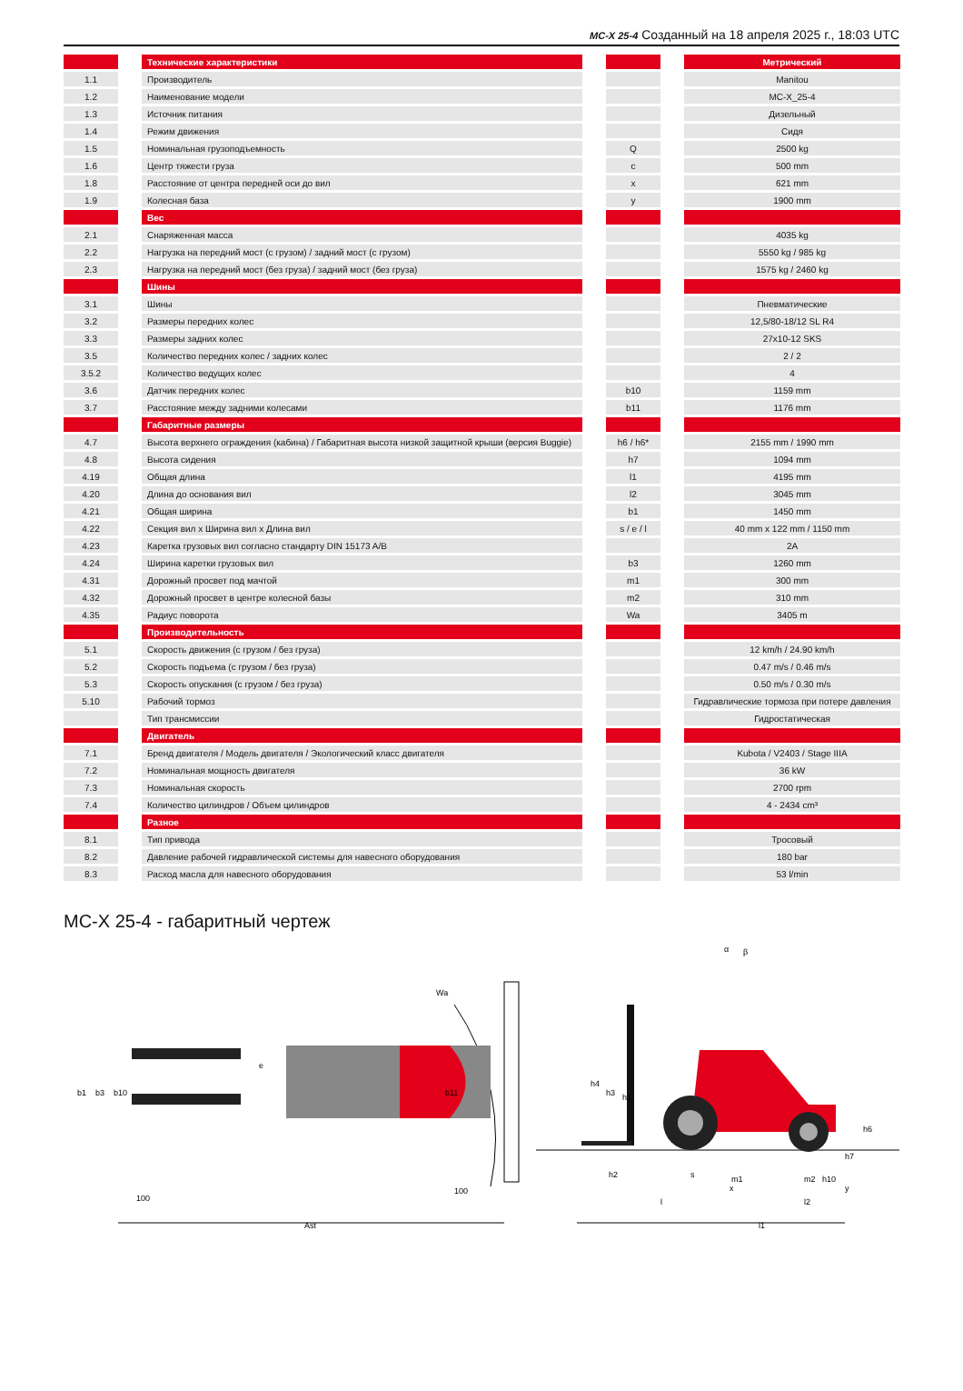MC-X 25-4 Созданный на 18 апреля 2025 г., 18:03 UTC
| | | Технические характеристики | | | | Метрический |
| 1.1 | | Производитель | | | | Manitou |
| 1.2 | | Наименование модели | | | | MC-X_25-4 |
| 1.3 | | Источник питания | | | | Дизельный |
| 1.4 | | Режим движения | | | | Сидя |
| 1.5 | | Номинальная грузоподъемность | | Q | | 2500 kg |
| 1.6 | | Центр тяжести груза | | c | | 500 mm |
| 1.8 | | Расстояние от центра передней оси до вил | | x | | 621 mm |
| 1.9 | | Колесная база | | y | | 1900 mm |
| | | Вес | | | | |
| 2.1 | | Снаряженная масса | | | | 4035 kg |
| 2.2 | | Нагрузка на передний мост (с грузом) / задний мост (с грузом) | | | | 5550 kg / 985 kg |
| 2.3 | | Нагрузка на передний мост (без груза) / задний мост (без груза) | | | | 1575 kg / 2460 kg |
| | | Шины | | | | |
| 3.1 | | Шины | | | | Пневматические |
| 3.2 | | Размеры передних колес | | | | 12,5/80-18/12 SL R4 |
| 3.3 | | Размеры задних колес | | | | 27x10-12 SKS |
| 3.5 | | Количество передних колес / задних колес | | | | 2 / 2 |
| 3.5.2 | | Количество ведущих колес | | | | 4 |
| 3.6 | | Датчик передних колес | | b10 | | 1159 mm |
| 3.7 | | Расстояние между задними колесами | | b11 | | 1176 mm |
| | | Габаритные размеры | | | | |
| 4.7 | | Высота верхнего ограждения (кабина) / Габаритная высота низкой защитной крыши (версия Buggie) | | h6 / h6* | | 2155 mm / 1990 mm |
| 4.8 | | Высота сидения | | h7 | | 1094 mm |
| 4.19 | | Общая длина | | l1 | | 4195 mm |
| 4.20 | | Длина до основания вил | | l2 | | 3045 mm |
| 4.21 | | Общая ширина | | b1 | | 1450 mm |
| 4.22 | | Секция вил x Ширина вил x Длина вил | | s / e / l | | 40 mm x 122 mm / 1150 mm |
| 4.23 | | Каретка грузовых вил согласно стандарту DIN 15173 A/B | | | | 2A |
| 4.24 | | Ширина каретки грузовых вил | | b3 | | 1260 mm |
| 4.31 | | Дорожный просвет под мачтой | | m1 | | 300 mm |
| 4.32 | | Дорожный просвет в центре колесной базы | | m2 | | 310 mm |
| 4.35 | | Радиус поворота | | Wa | | 3405 m |
| | | Производительность | | | | |
| 5.1 | | Скорость движения (с грузом / без груза) | | | | 12 km/h / 24.90 km/h |
| 5.2 | | Скорость подъема (с грузом / без груза) | | | | 0.47 m/s / 0.46 m/s |
| 5.3 | | Скорость опускания (с грузом / без груза) | | | | 0.50 m/s / 0.30 m/s |
| 5.10 | | Рабочий тормоз | | | | Гидравлические тормоза при потере давления |
| | | Тип трансмиссии | | | | Гидростатическая |
| | | Двигатель | | | | |
| 7.1 | | Бренд двигателя / Модель двигателя / Экологический класс двигателя | | | | Kubota / V2403 / Stage IIIA |
| 7.2 | | Номинальная мощность двигателя | | | | 36 kW |
| 7.3 | | Номинальная скорость | | | | 2700 rpm |
| 7.4 | | Количество цилиндров / Объем цилиндров | | | | 4 - 2434 cm³ |
| | | Разное | | | | |
| 8.1 | | Тип привода | | | | Тросовый |
| 8.2 | | Давление рабочей гидравлической системы для навесного оборудования | | | | 180 bar |
| 8.3 | | Расход масла для навесного оборудования | | | | 53 l/min |
MC-X 25-4 - габаритный чертеж
b1
b3
b10
b11
e
Wa
100
100
Ast
h4
h3
h1
h6
h7
h10
h2
s
m1
m2
x
y
l
l2
l1
α
β